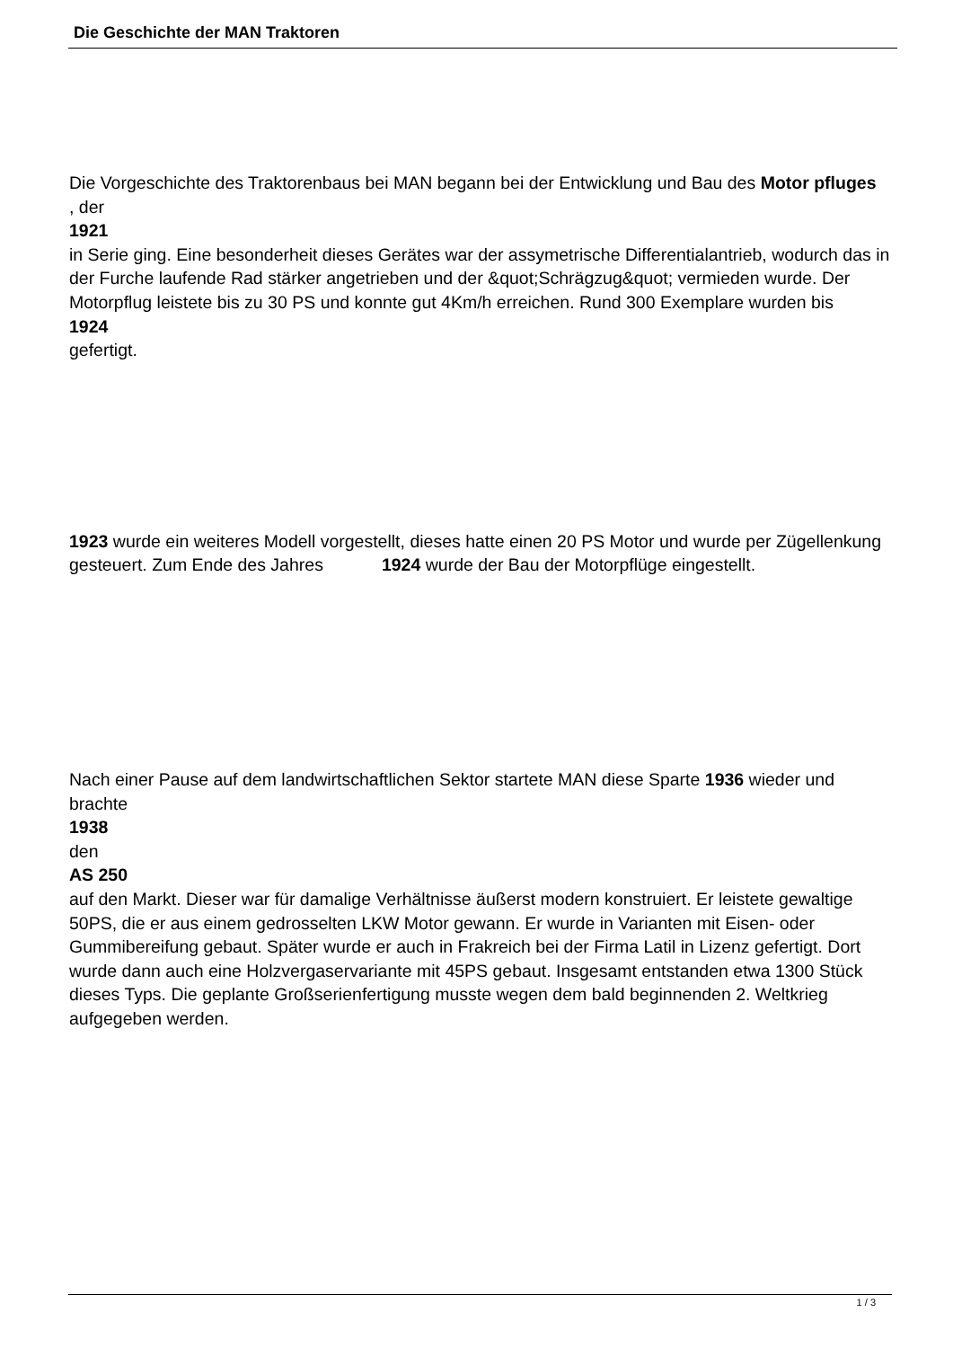Die Geschichte der MAN Traktoren
Die Vorgeschichte des Traktorenbaus bei MAN begann bei der Entwicklung und Bau des Motor pfluges
, der
1921
in Serie ging. Eine besonderheit dieses Gerätes war der assymetrische Differentialantrieb, wodurch das in der Furche laufende Rad stärker angetrieben und der &quot;Schrägzug&quot; vermieden wurde. Der Motorpflug leistete bis zu 30 PS und konnte gut 4Km/h erreichen. Rund 300 Exemplare wurden bis
1924
gefertigt.
1923 wurde ein weiteres Modell vorgestellt, dieses hatte einen 20 PS Motor und wurde per Zügellenkung gesteuert. Zum Ende des Jahres 1924 wurde der Bau der Motorpflüge eingestellt.
Nach einer Pause auf dem landwirtschaftlichen Sektor startete MAN diese Sparte 1936 wieder und brachte
1938
den
AS 250
auf den Markt. Dieser war für damalige Verhältnisse äußerst modern konstruiert. Er leistete gewaltige 50PS, die er aus einem gedrosselten LKW Motor gewann. Er wurde in Varianten mit Eisen- oder Gummibereifung gebaut. Später wurde er auch in Frakreich bei der Firma Latil in Lizenz gefertigt. Dort wurde dann auch eine Holzvergaservariante mit 45PS gebaut. Insgesamt entstanden etwa 1300 Stück dieses Typs. Die geplante Großserienfertigung musste wegen dem bald beginnenden 2. Weltkrieg aufgegeben werden.
1 / 3